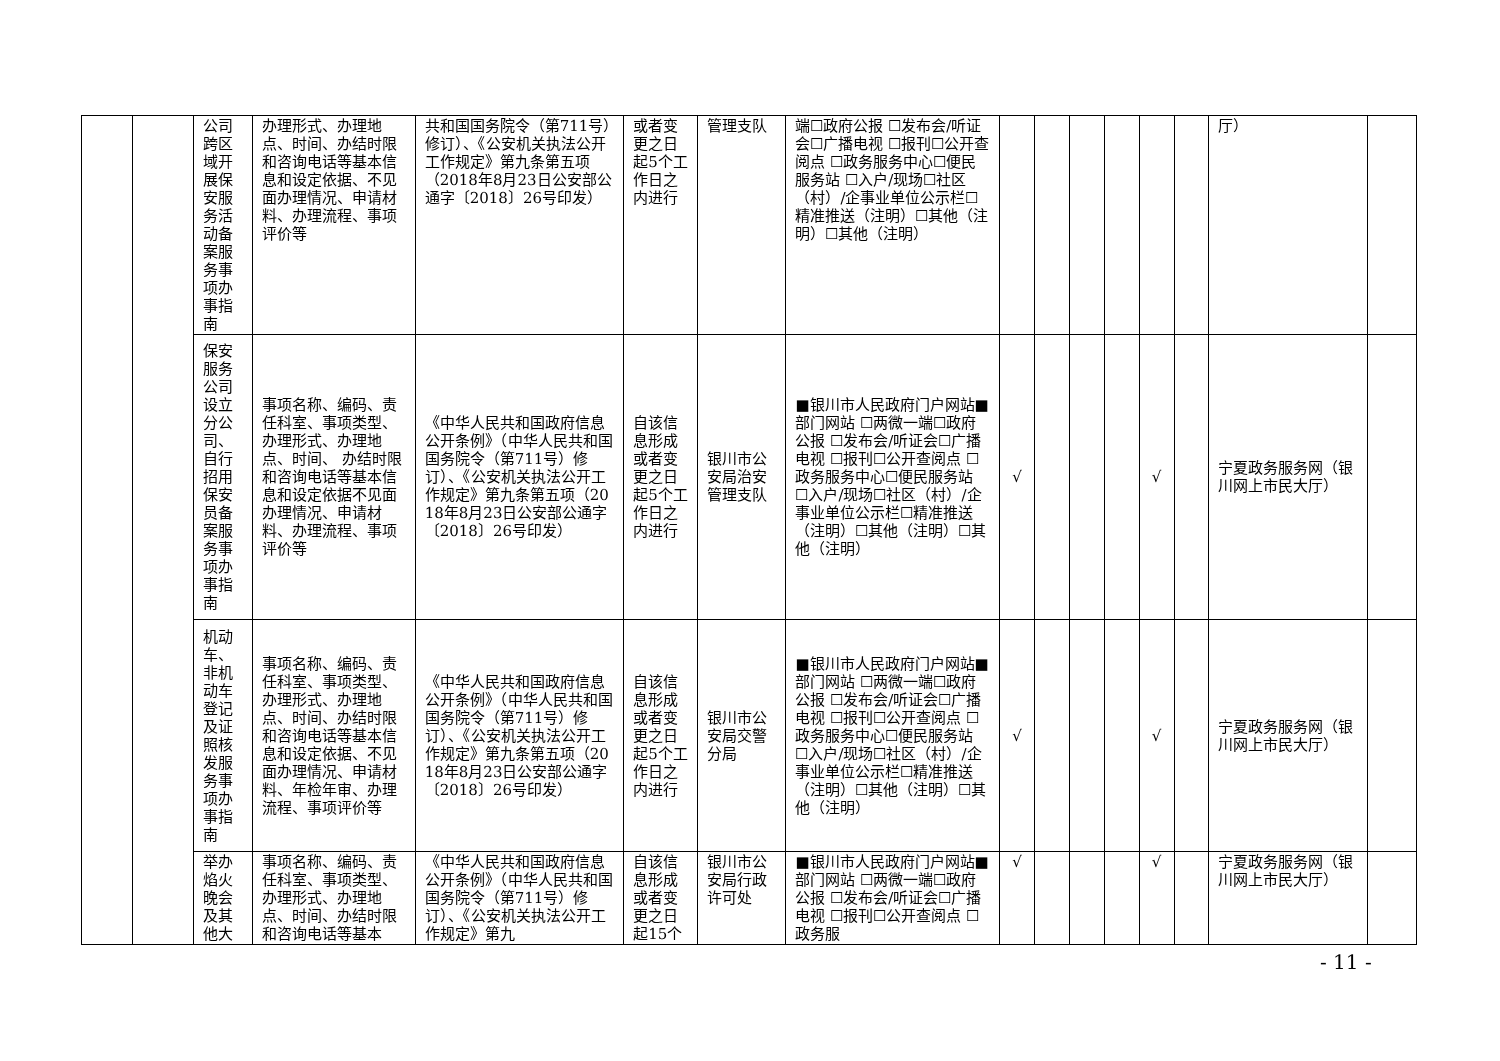| | | 公司跨区域开展保安服务活动备案服务事项办事指南 | 办理形式、办理地点、时间、办结时限和咨询电话等基本信息和设定依据、不见面办理情况、申请材料、办理流程、事项评价等 | 共和国国务院令（第711号）修订）、《公安机关执法公开工作规定》第九条第五项（2018年8月23日公安部公通字〔2018〕26号印发） | 或者变更之日起5个工作日之内进行 | 管理支队 | 端☐政府公报 ☐发布会/听证会☐广播电视 ☐报刊☐公开查阅点 ☐政务服务中心☐便民服务站 ☐入户/现场☐社区（村）/企事业单位公示栏☐精准推送（注明）☐其他（注明）☐其他（注明） | | | | | | | 厅） | |
| | | 保安服务公司设立分公司、自行招用保安员备案服务事项办事指南 | 事项名称、编码、责任科室、事项类型、办理形式、办理地点、时间、 办结时限和咨询电话等基本信息和设定依据不见面办理情况、申请材料、办理流程、事项评价等 | 《中华人民共和国政府信息公开条例》（中华人民共和国国务院令（第711号）修订）、《公安机关执法公开工作规定》第九条第五项（2018年8月23日公安部公通字〔2018〕26号印发） | 自该信息形成或者变更之日起5个工作日之内进行 | 银川市公安局治安管理支队 | ■银川市人民政府门户网站■部门网站 ☐两微一端☐政府公报 ☐发布会/听证会☐广播电视 ☐报刊☐公开查阅点 ☐政务服务中心☐便民服务站 ☐入户/现场☐社区（村）/企事业单位公示栏☐精准推送（注明）☐其他（注明）☐其他（注明） | √ | | | | √ | | 宁夏政务服务网（银川网上市民大厅） | |
| | | 机动车、非机动车登记及证照核发服务事项办事指南 | 事项名称、编码、责任科室、事项类型、办理形式、办理地点、时间、办结时限和咨询电话等基本信息和设定依据、不见面办理情况、申请材料、年检年审、办理流程、事项评价等 | 《中华人民共和国政府信息公开条例》（中华人民共和国国务院令（第711号）修订）、《公安机关执法公开工作规定》第九条第五项（2018年8月23日公安部公通字〔2018〕26号印发） | 自该信息形成或者变更之日起5个工作日之内进行 | 银川市公安局交警分局 | ■银川市人民政府门户网站■部门网站 ☐两微一端☐政府公报 ☐发布会/听证会☐广播电视 ☐报刊☐公开查阅点 ☐政务服务中心☐便民服务站 ☐入户/现场☐社区（村）/企事业单位公示栏☐精准推送（注明）☐其他（注明）☐其他（注明） | √ | | | | √ | | 宁夏政务服务网（银川网上市民大厅） | |
| | | 举办焰火晚会及其他大 | 事项名称、编码、责任科室、事项类型、办理形式、办理地点、时间、办结时限和咨询电话等基本 | 《中华人民共和国政府信息公开条例》（中华人民共和国国务院令（第711号）修订）、《公安机关执法公开工作规定》第九 | 自该信息形成或者变更之日起15个 | 银川市公安局行政许可处 | ■银川市人民政府门户网站■部门网站 ☐两微一端☐政府公报 ☐发布会/听证会☐广播电视 ☐报刊☐公开查阅点 ☐政务服 | √ | | | | √ | | 宁夏政务服务网（银川网上市民大厅） | |
- 11 -